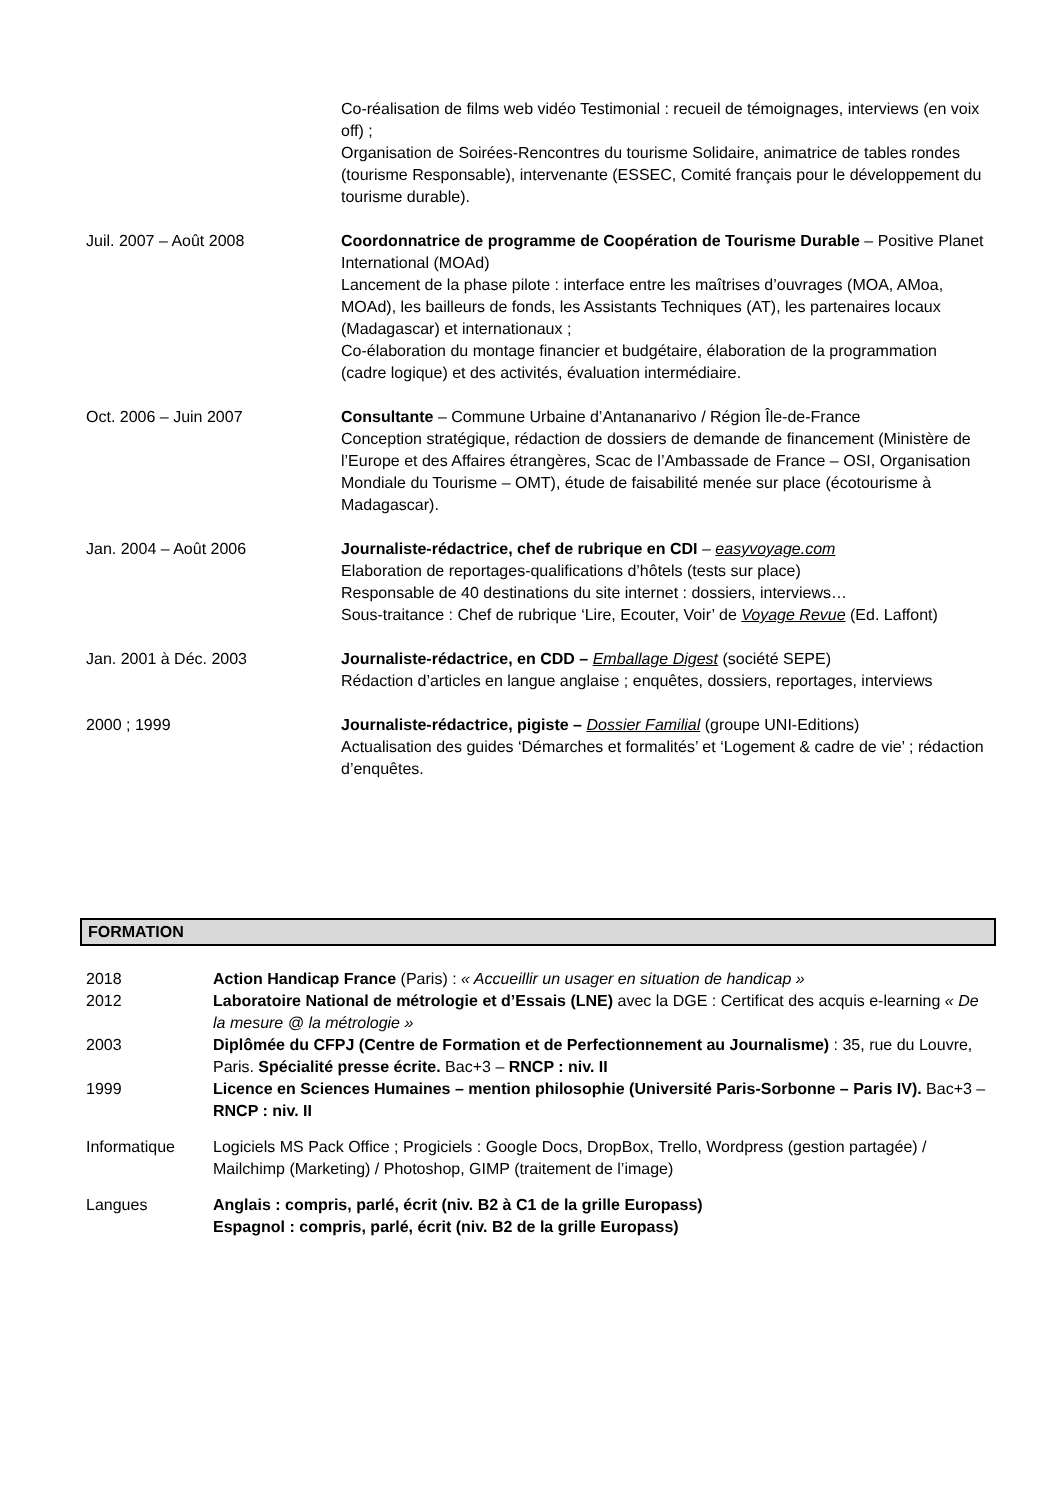Co-réalisation de films web vidéo Testimonial : recueil de témoignages, interviews (en voix off) ;
Organisation de Soirées-Rencontres du tourisme Solidaire, animatrice de tables rondes (tourisme Responsable), intervenante (ESSEC, Comité français pour le développement du tourisme durable).
Juil. 2007 – Août 2008 Coordonnatrice de programme de Coopération de Tourisme Durable – Positive Planet International (MOAd)
Lancement de la phase pilote : interface entre les maîtrises d’ouvrages (MOA, AMoa, MOAd), les bailleurs de fonds, les Assistants Techniques (AT), les partenaires locaux (Madagascar) et internationaux ;
Co-élaboration du montage financier et budgétaire, élaboration de la programmation (cadre logique) et des activités, évaluation intermédiaire.
Oct. 2006 – Juin 2007 Consultante – Commune Urbaine d’Antananarivo / Région Île-de-France
Conception stratégique, rédaction de dossiers de demande de financement (Ministère de l’Europe et des Affaires étrangères, Scac de l’Ambassade de France – OSI, Organisation Mondiale du Tourisme – OMT), étude de faisabilité menée sur place (écotourisme à Madagascar).
Jan. 2004 – Août 2006 Journaliste-rédactrice, chef de rubrique en CDI – easyvoyage.com
Elaboration de reportages-qualifications d’hôtels (tests sur place)
Responsable de 40 destinations du site internet : dossiers, interviews…
Sous-traitance : Chef de rubrique ‘Lire, Ecouter, Voir’ de Voyage Revue (Ed. Laffont)
Jan. 2001 à Déc. 2003 Journaliste-rédactrice, en CDD – Emballage Digest (société SEPE)
Rédaction d’articles en langue anglaise ; enquêtes, dossiers, reportages, interviews
2000 ; 1999 Journaliste-rédactrice, pigiste – Dossier Familial (groupe UNI-Editions)
Actualisation des guides ‘Démarches et formalités’ et ‘Logement & cadre de vie’ ; rédaction d’enquêtes.
FORMATION
2018 Action Handicap France (Paris) : « Accueillir un usager en situation de handicap »
2012 Laboratoire National de métrologie et d’Essais (LNE) avec la DGE : Certificat des acquis e-learning « De la mesure @ la métrologie »
2003 Diplômée du CFPJ (Centre de Formation et de Perfectionnement au Journalisme) : 35, rue du Louvre, Paris. Spécialité presse écrite. Bac+3 – RNCP : niv. II
1999 Licence en Sciences Humaines – mention philosophie (Université Paris-Sorbonne – Paris IV). Bac+3 – RNCP : niv. II
Informatique Logiciels MS Pack Office ; Progiciels : Google Docs, DropBox, Trello, Wordpress (gestion partagée) / Mailchimp (Marketing) / Photoshop, GIMP (traitement de l’image)
Langues Anglais : compris, parlé, écrit (niv. B2 à C1 de la grille Europass)
Espagnol : compris, parlé, écrit (niv. B2 de la grille Europass)